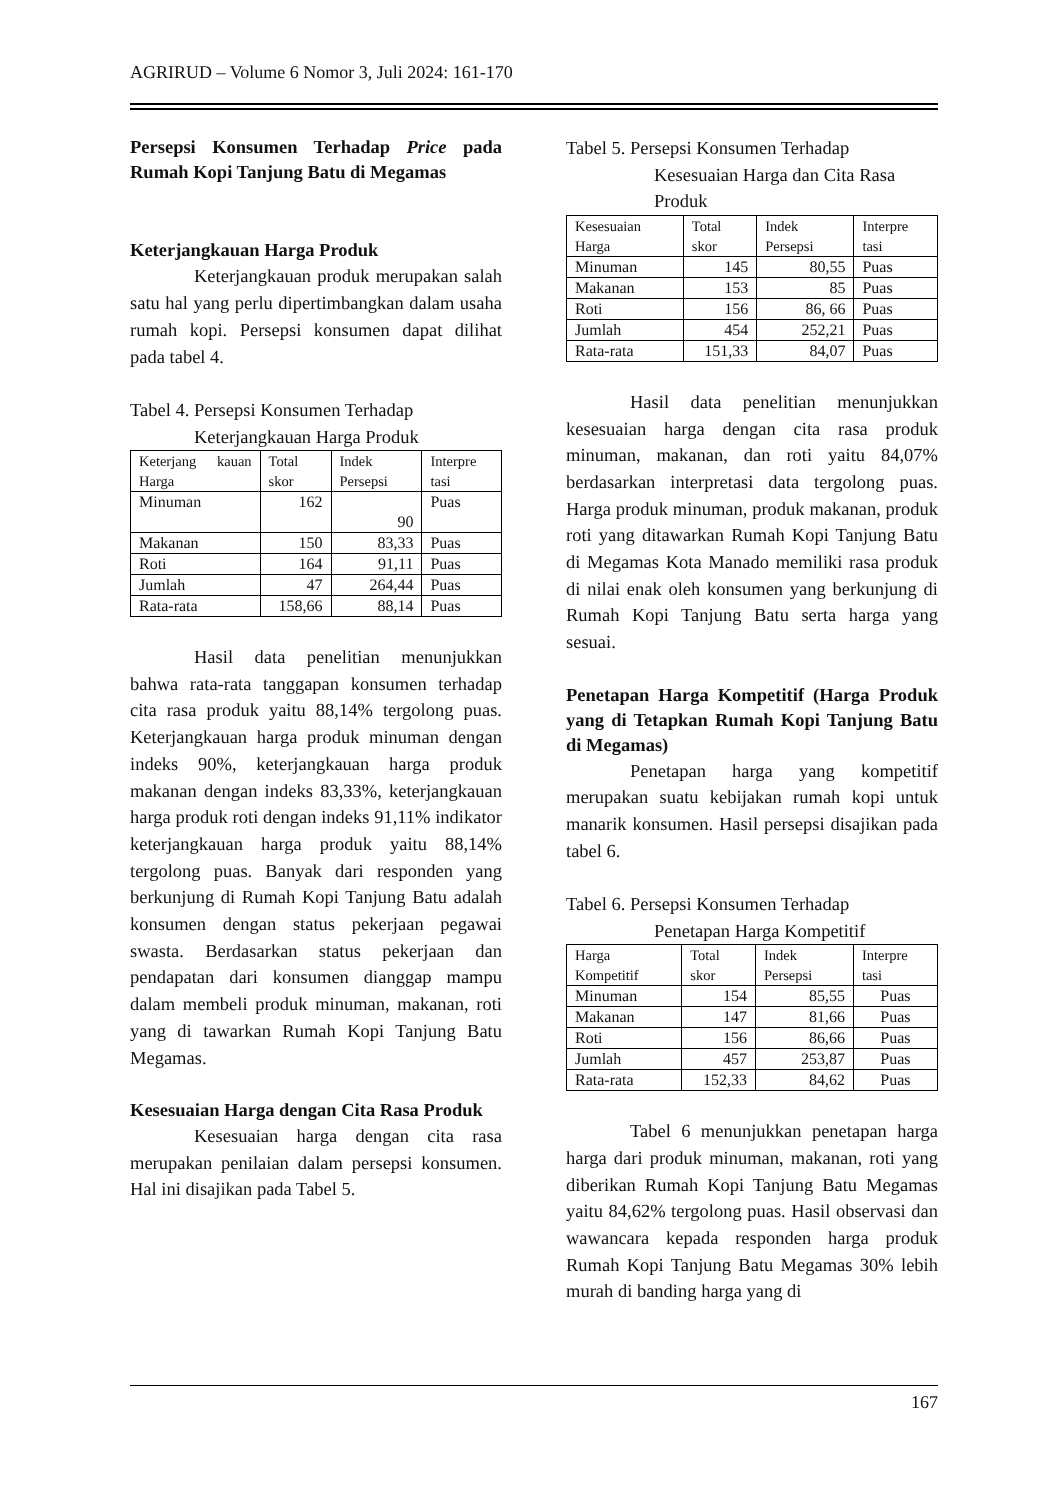AGRIRUD – Volume 6 Nomor 3, Juli 2024: 161-170
Persepsi Konsumen Terhadap Price pada Rumah Kopi Tanjung Batu di Megamas
Keterjangkauan Harga Produk
Keterjangkauan produk merupakan salah satu hal yang perlu dipertimbangkan dalam usaha rumah kopi. Persepsi konsumen dapat dilihat pada tabel 4.
Tabel 4. Persepsi Konsumen Terhadap
Keterjangkauan Harga Produk
| Keterjang kauan Harga | Total skor | Indek Persepsi | Interpre tasi |
| Minuman | 162 | 90 | Puas |
| Makanan | 150 | 83,33 | Puas |
| Roti | 164 | 91,11 | Puas |
| Jumlah | 47 | 264,44 | Puas |
| Rata-rata | 158,66 | 88,14 | Puas |
Hasil data penelitian menunjukkan bahwa rata-rata tanggapan konsumen terhadap cita rasa produk yaitu 88,14% tergolong puas. Keterjangkauan harga produk minuman dengan indeks 90%, keterjangkauan harga produk makanan dengan indeks 83,33%, keterjangkauan harga produk roti dengan indeks 91,11% indikator keterjangkauan harga produk yaitu 88,14% tergolong puas. Banyak dari responden yang berkunjung di Rumah Kopi Tanjung Batu adalah konsumen dengan status pekerjaan pegawai swasta. Berdasarkan status pekerjaan dan pendapatan dari konsumen dianggap mampu dalam membeli produk minuman, makanan, roti yang di tawarkan Rumah Kopi Tanjung Batu Megamas.
Kesesuaian Harga dengan Cita Rasa Produk
Kesesuaian harga dengan cita rasa merupakan penilaian dalam persepsi konsumen. Hal ini disajikan pada Tabel 5.
Tabel 5. Persepsi Konsumen Terhadap
Kesesuaian Harga dan Cita Rasa
Produk
| Kesesuaian Harga | Total skor | Indek Persepsi | Interpre tasi |
| Minuman | 145 | 80,55 | Puas |
| Makanan | 153 | 85 | Puas |
| Roti | 156 | 86, 66 | Puas |
| Jumlah | 454 | 252,21 | Puas |
| Rata-rata | 151,33 | 84,07 | Puas |
Hasil data penelitian menunjukkan kesesuaian harga dengan cita rasa produk minuman, makanan, dan roti yaitu 84,07% berdasarkan interpretasi data tergolong puas. Harga produk minuman, produk makanan, produk roti yang ditawarkan Rumah Kopi Tanjung Batu di Megamas Kota Manado memiliki rasa produk di nilai enak oleh konsumen yang berkunjung di Rumah Kopi Tanjung Batu serta harga yang sesuai.
Penetapan Harga Kompetitif (Harga Produk yang di Tetapkan Rumah Kopi Tanjung Batu di Megamas)
Penetapan harga yang kompetitif merupakan suatu kebijakan rumah kopi untuk manarik konsumen. Hasil persepsi disajikan pada tabel 6.
Tabel 6. Persepsi Konsumen Terhadap
Penetapan Harga Kompetitif
| Harga Kompetitif | Total skor | Indek Persepsi | Interpre tasi |
| Minuman | 154 | 85,55 | Puas |
| Makanan | 147 | 81,66 | Puas |
| Roti | 156 | 86,66 | Puas |
| Jumlah | 457 | 253,87 | Puas |
| Rata-rata | 152,33 | 84,62 | Puas |
Tabel 6 menunjukkan penetapan harga harga dari produk minuman, makanan, roti yang diberikan Rumah Kopi Tanjung Batu Megamas yaitu 84,62% tergolong puas. Hasil observasi dan wawancara kepada responden harga produk Rumah Kopi Tanjung Batu Megamas 30% lebih murah di banding harga yang di
167